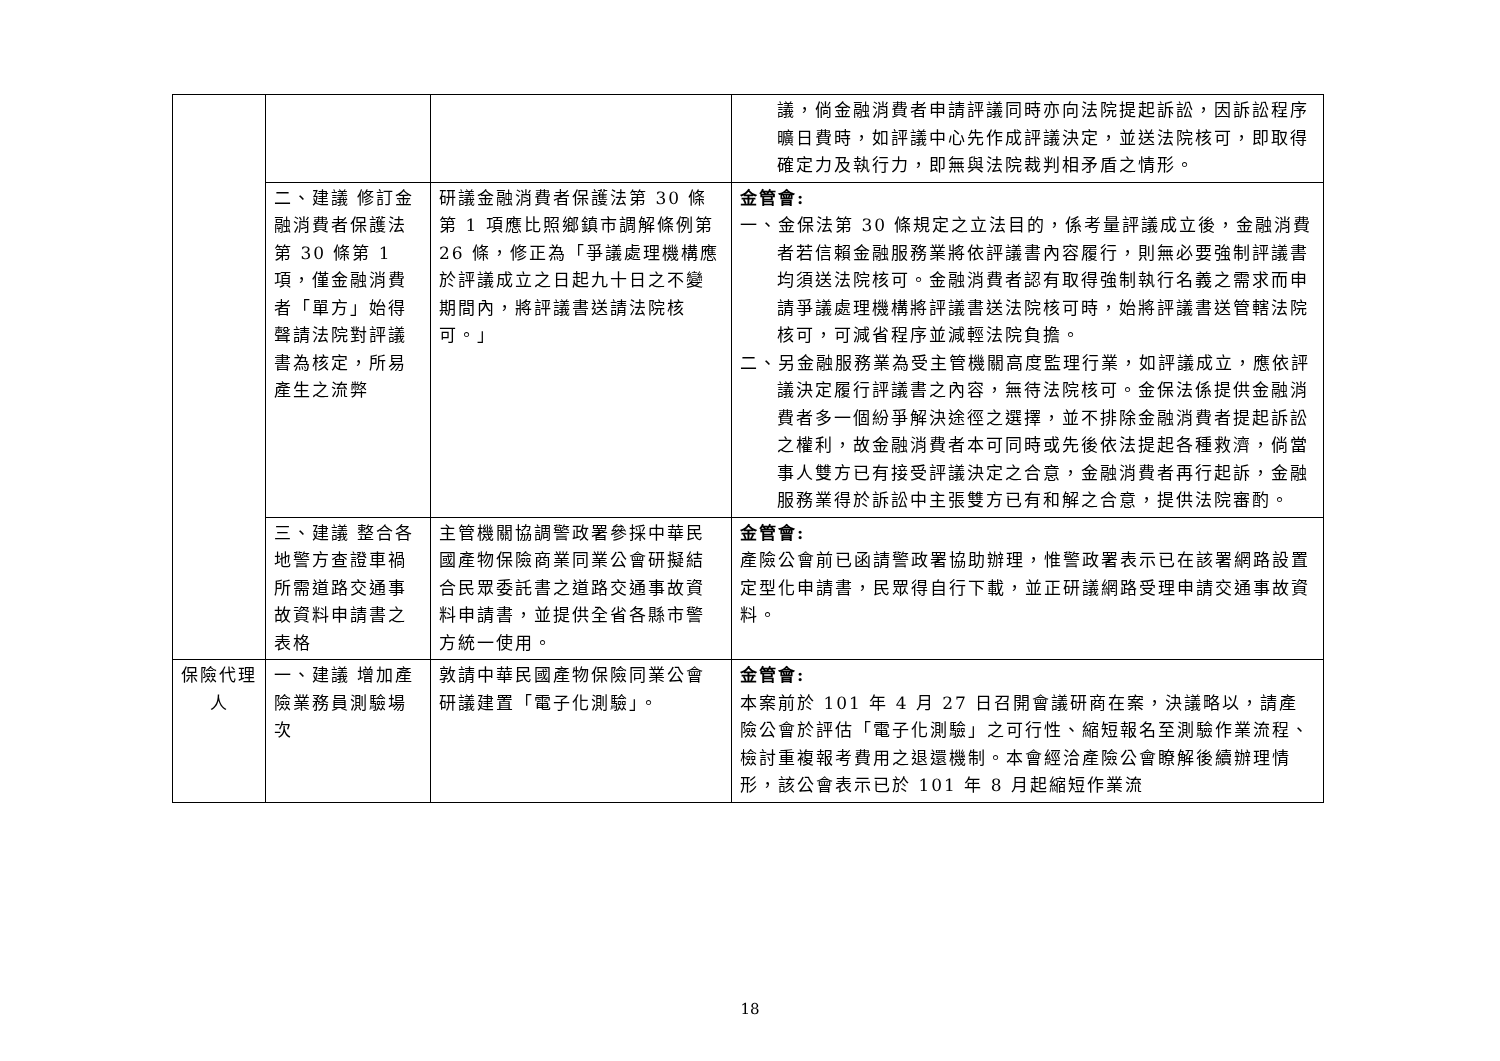| | | | 議，倘金融消費者申請評議同時亦向法院提起訴訟，因訴訟程序曠日費時，如評議中心先作成評議決定，並送法院核可，即取得確定力及執行力，即無與法院裁判相矛盾之情形。 |
| | 二、建議 修訂金融消費者保護法第 30 條第 1 項，僅金融消費者「單方」始得聲請法院對評議書為核定，所易產生之流弊 | 研議金融消費者保護法第 30 條第 1 項應比照鄉鎮市調解條例第 26 條，修正為「爭議處理機構應於評議成立之日起九十日之不變期間內，將評議書送請法院核可。」 | 金管會: 一、金保法第 30 條規定之立法目的，係考量評議成立後，金融消費者若信賴金融服務業將依評議書內容履行，則無必要強制評議書均須送法院核可。金融消費者認有取得強制執行名義之需求而申請爭議處理機構將評議書送法院核可時，始將評議書送管轄法院核可，可減省程序並減輕法院負擔。 二、另金融服務業為受主管機關高度監理行業，如評議成立，應依評議決定履行評議書之內容，無待法院核可。金保法係提供金融消費者多一個紛爭解決途徑之選擇，並不排除金融消費者提起訴訟之權利，故金融消費者本可同時或先後依法提起各種救濟，倘當事人雙方已有接受評議決定之合意，金融消費者再行起訴，金融服務業得於訴訟中主張雙方已有和解之合意，提供法院審酌。 |
| | 三、建議 整合各地警方查證車禍所需道路交通事故資料申請書之表格 | 主管機關協調警政署參採中華民國產物保險商業同業公會研擬結合民眾委託書之道路交通事故資料申請書，並提供全省各縣市警方統一使用。 | 金管會: 產險公會前已函請警政署協助辦理，惟警政署表示已在該署網路設置定型化申請書，民眾得自行下載，並正研議網路受理申請交通事故資料。 |
| 保險代理人 | 一、建議 增加產險業務員測驗場次 | 敦請中華民國產物保險同業公會研議建置「電子化測驗」。 | 金管會: 本案前於 101 年 4 月 27 日召開會議研商在案，決議略以，請產險公會於評估「電子化測驗」之可行性、縮短報名至測驗作業流程、檢討重複報考費用之退還機制。本會經洽產險公會瞭解後續辦理情形，該公會表示已於 101 年 8 月起縮短作業流 |
18